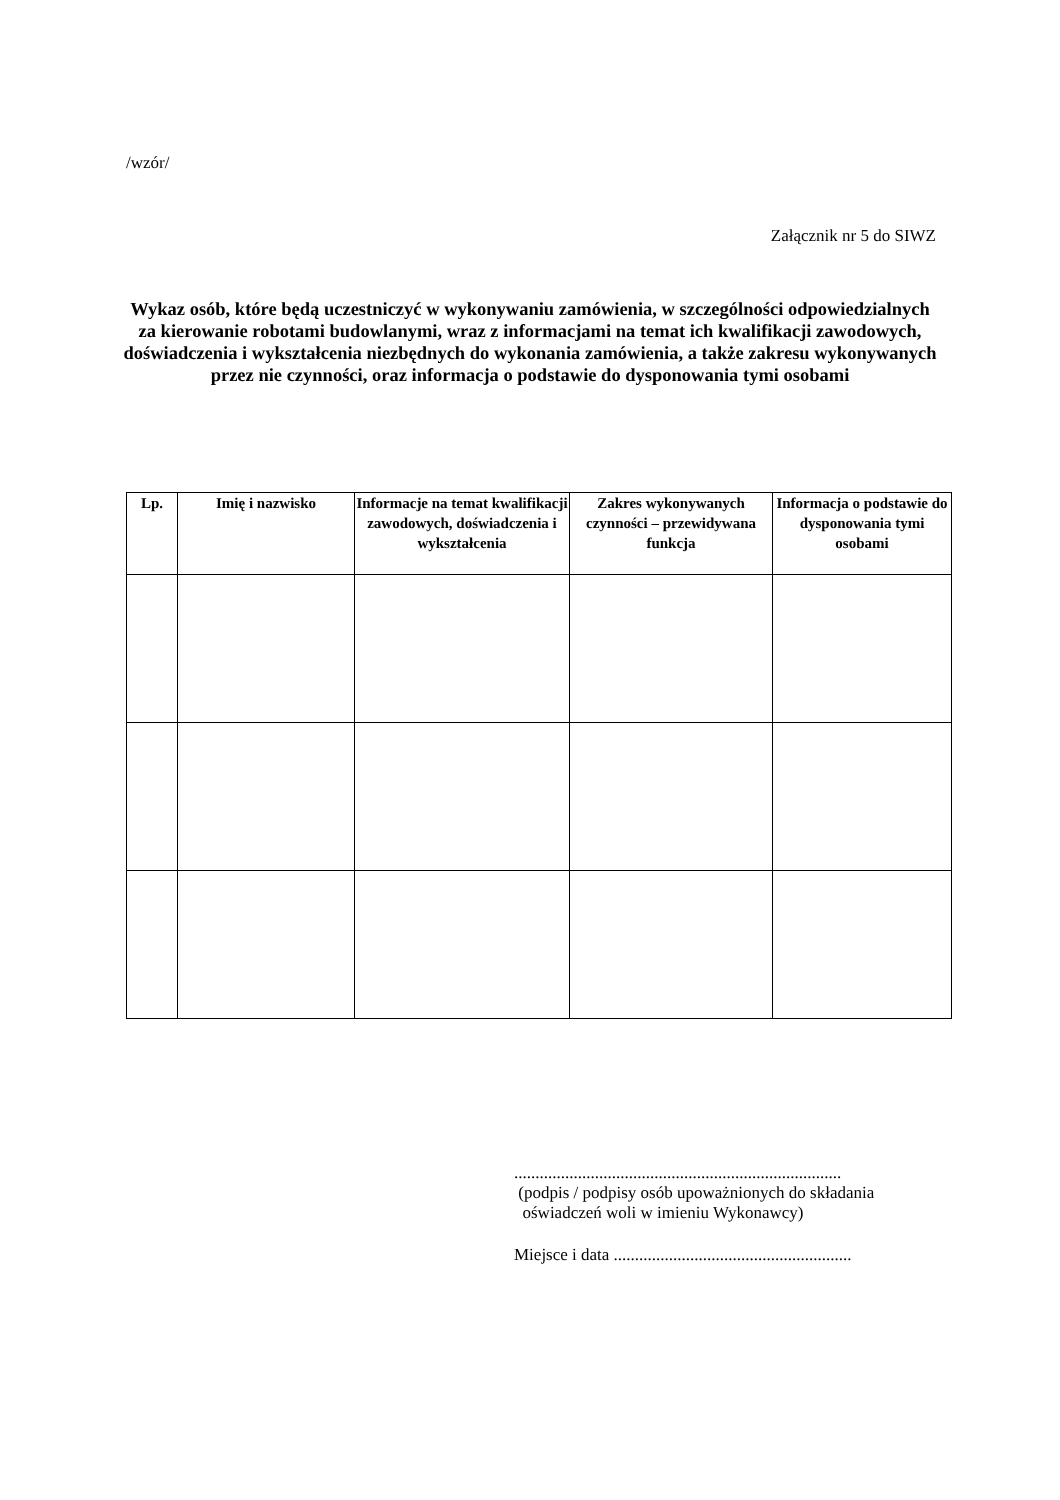/wzór/
Załącznik nr 5 do SIWZ
Wykaz osób, które będą uczestniczyć w wykonywaniu zamówienia, w szczególności odpowiedzialnych za kierowanie robotami budowlanymi, wraz z informacjami na temat ich kwalifikacji zawodowych, doświadczenia i wykształcenia niezbędnych do wykonania zamówienia, a także zakresu wykonywanych przez nie czynności, oraz informacja o podstawie do dysponowania tymi osobami
| Lp. | Imię i nazwisko | Informacje na temat kwalifikacji zawodowych, doświadczenia i wykształcenia | Zakres wykonywanych czynności – przewidywana funkcja | Informacja o podstawie do dysponowania tymi osobami |
| --- | --- | --- | --- | --- |
.............................................................................
(podpis / podpisy osób upoważnionych do składania
oświadczeń woli w imieniu Wykonawcy)
Miejsce i data ........................................................